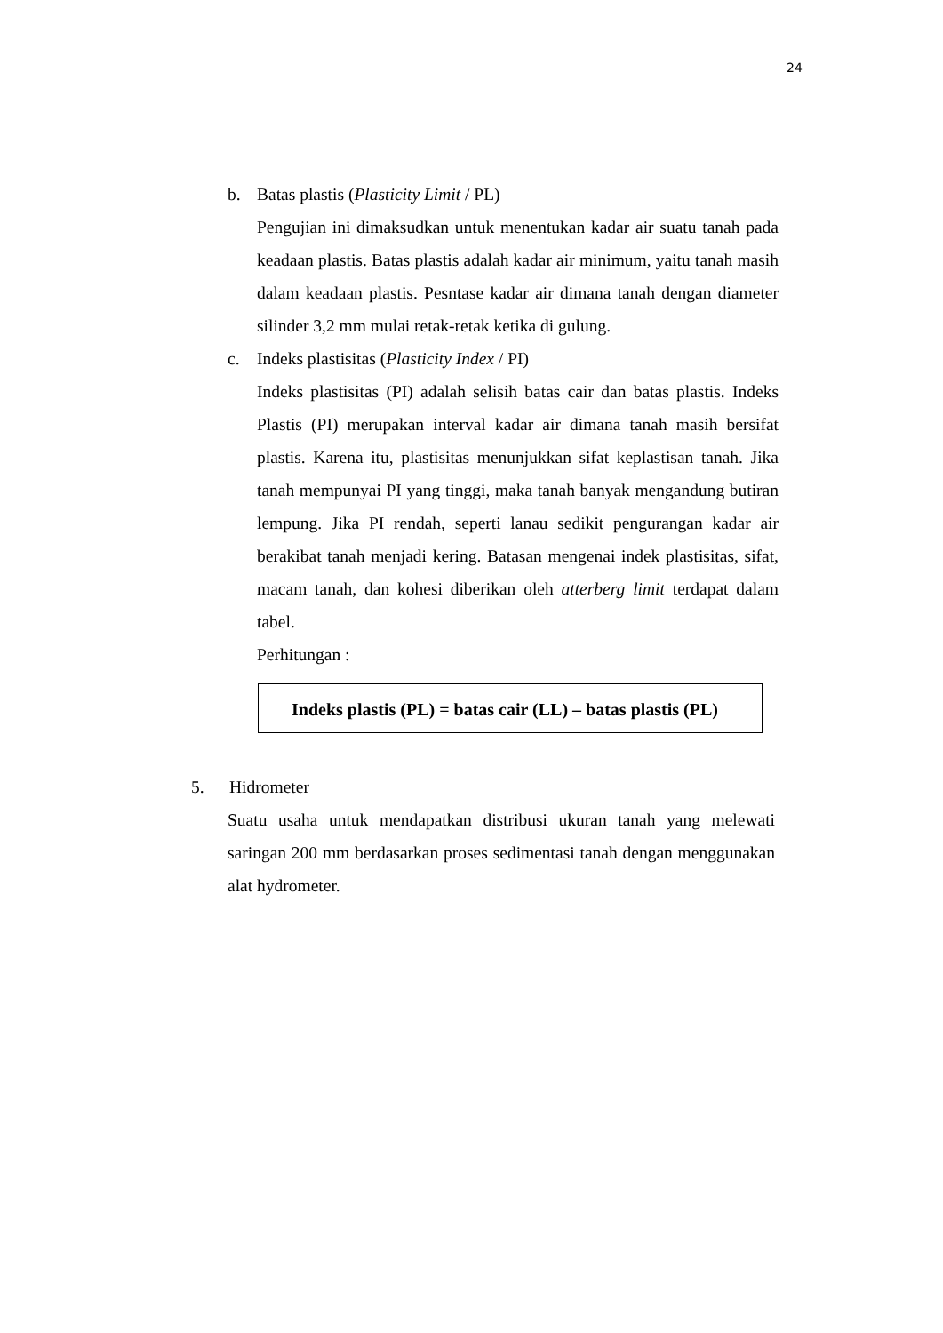24
b. Batas plastis (Plasticity Limit / PL)
Pengujian ini dimaksudkan untuk menentukan kadar air suatu tanah pada keadaan plastis. Batas plastis adalah kadar air minimum, yaitu tanah masih dalam keadaan plastis. Pesntase kadar air dimana tanah dengan diameter silinder 3,2 mm mulai retak-retak ketika di gulung.
c. Indeks plastisitas (Plasticity Index / PI)
Indeks plastisitas (PI) adalah selisih batas cair dan batas plastis. Indeks Plastis (PI) merupakan interval kadar air dimana tanah masih bersifat plastis. Karena itu, plastisitas menunjukkan sifat keplastisan tanah. Jika tanah mempunyai PI yang tinggi, maka tanah banyak mengandung butiran lempung. Jika PI rendah, seperti lanau sedikit pengurangan kadar air berakibat tanah menjadi kering. Batasan mengenai indek plastisitas, sifat, macam tanah, dan kohesi diberikan oleh atterberg limit terdapat dalam tabel.
Perhitungan :
Indeks plastis (PL) = batas cair (LL) – batas plastis (PL)
5. Hidrometer
Suatu usaha untuk mendapatkan distribusi ukuran tanah yang melewati saringan 200 mm berdasarkan proses sedimentasi tanah dengan menggunakan alat hydrometer.